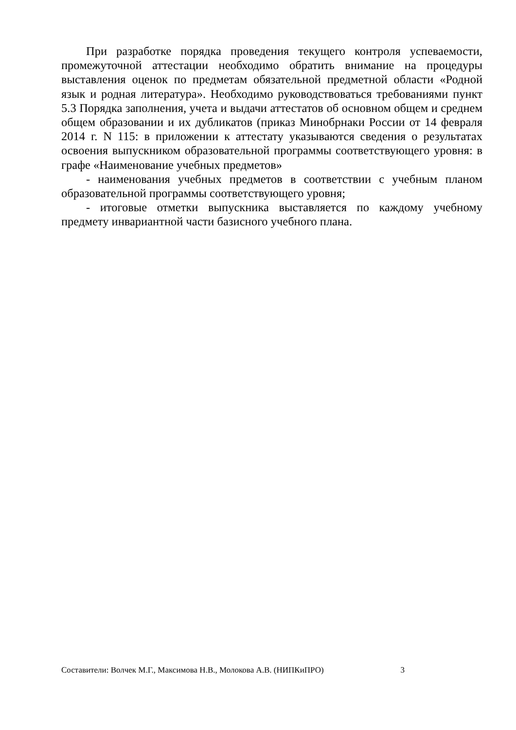При разработке порядка проведения текущего контроля успеваемости, промежуточной аттестации необходимо обратить внимание на процедуры выставления оценок по предметам обязательной предметной области «Родной язык и родная литература». Необходимо руководствоваться требованиями пункт 5.3 Порядка заполнения, учета и выдачи аттестатов об основном общем и среднем общем образовании и их дубликатов (приказ Минобрнаки России от 14 февраля 2014 г. N 115: в приложении к аттестату указываются сведения о результатах освоения выпускником образовательной программы соответствующего уровня: в графе «Наименование учебных предметов»
- наименования учебных предметов в соответствии с учебным планом образовательной программы соответствующего уровня;
- итоговые отметки выпускника выставляется по каждому учебному предмету инвариантной части базисного учебного плана.
Составители: Волчек М.Г., Максимова Н.В., Молокова А.В. (НИПКиПРО) 3